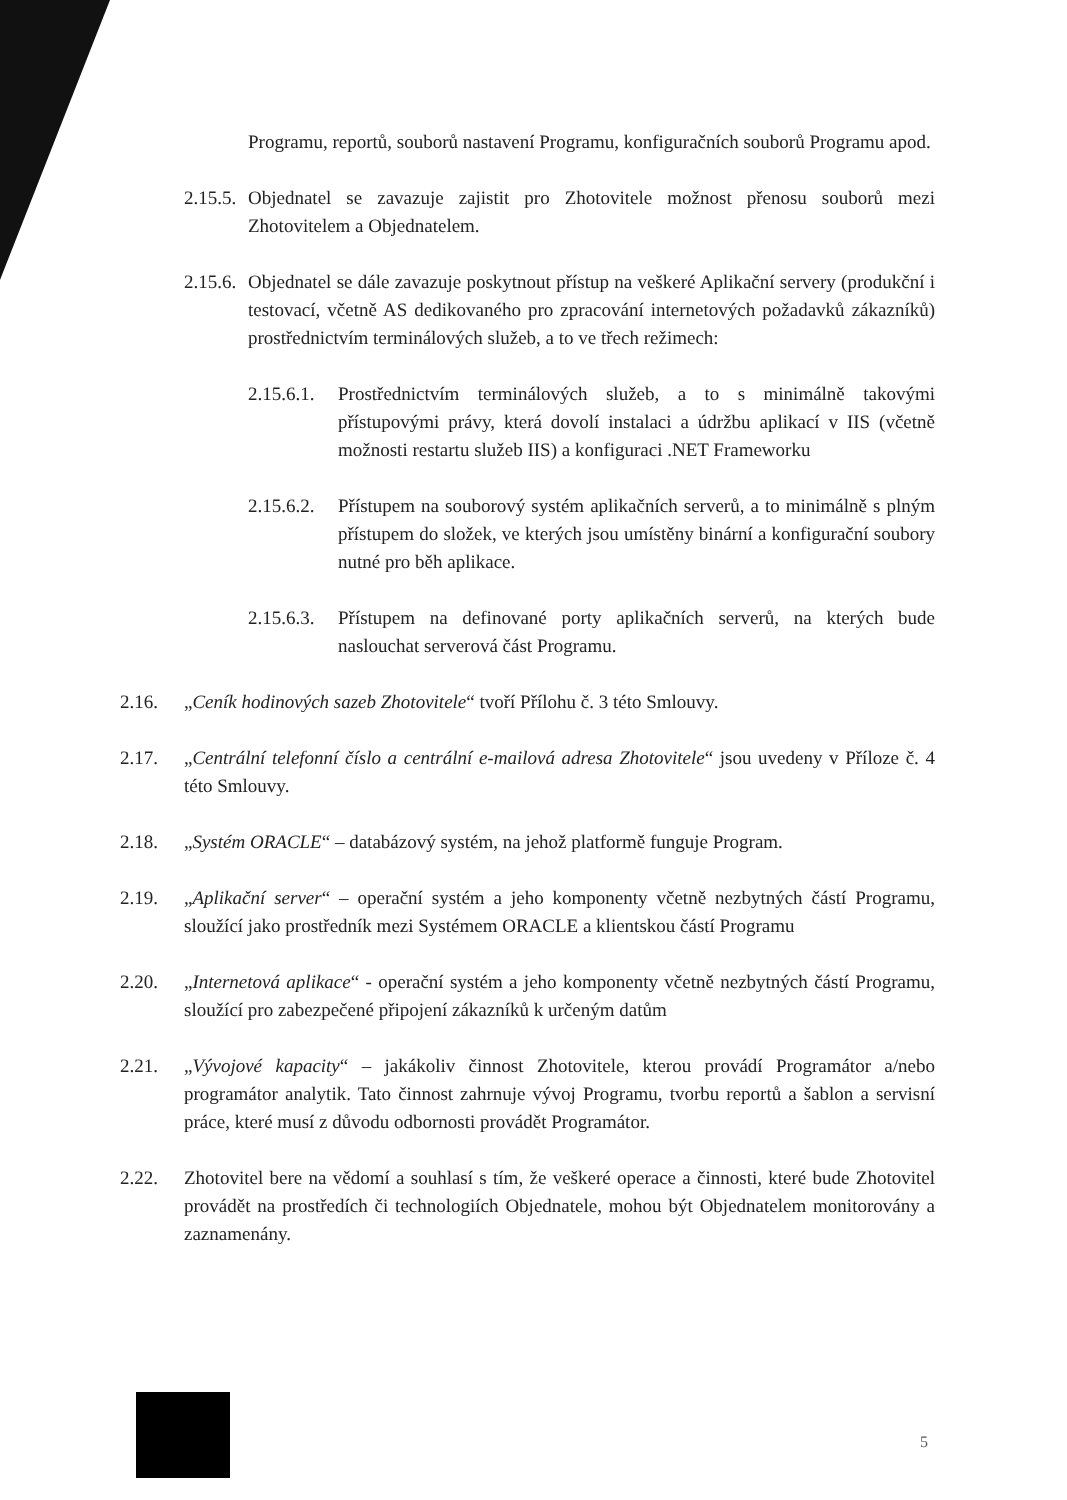Programu, reportů, souborů nastavení Programu, konfiguračních souborů Programu apod.
2.15.5.
Objednatel se zavazuje zajistit pro Zhotovitele možnost přenosu souborů mezi Zhotovitelem a Objednatelem.
2.15.6.
Objednatel se dále zavazuje poskytnout přístup na veškeré Aplikační servery (produkční i testovací, včetně AS dedikovaného pro zpracování internetových požadavků zákazníků) prostřednictvím terminálových služeb, a to ve třech režimech:
2.15.6.1.
Prostřednictvím terminálových služeb, a to s minimálně takovými přístupovými právy, která dovolí instalaci a údržbu aplikací v IIS (včetně možnosti restartu služeb IIS) a konfiguraci .NET Frameworku
2.15.6.2.
Přístupem na souborový systém aplikačních serverů, a to minimálně s plným přístupem do složek, ve kterých jsou umístěny binární a konfigurační soubory nutné pro běh aplikace.
2.15.6.3.
Přístupem na definované porty aplikačních serverů, na kterých bude naslouchat serverová část Programu.
2.16. „Ceník hodinových sazeb Zhotovitele“ tvoří Přílohu č. 3 této Smlouvy.
2.17. „Centrální telefonní číslo a centrální e-mailová adresa Zhotovitele“ jsou uvedeny v Příloze č. 4 této Smlouvy.
2.18. „Systém ORACLE“ – databázový systém, na jehož platformě funguje Program.
2.19. „Aplikační server“ – operační systém a jeho komponenty včetně nezbytných částí Programu, sloužící jako prostředník mezi Systémem ORACLE a klientskou částí Programu
2.20. „Internetová aplikace“ - operační systém a jeho komponenty včetně nezbytných částí Programu, sloužící pro zabezpečené připojení zákazníků k určeným datům
2.21. „Vývojové kapacity“ – jakákoliv činnost Zhotovitele, kterou provádí Programátor a/nebo programátor analytik. Tato činnost zahrnuje vývoj Programu, tvorbu reportů a šablon a servisní práce, které musí z důvodu odbornosti provádět Programátor.
2.22. Zhotovitel bere na vědomí a souhlasí s tím, že veškeré operace a činnosti, které bude Zhotovitel provádět na prostředích či technologiích Objednatele, mohou být Objednatelem monitorovány a zaznamenány.
5